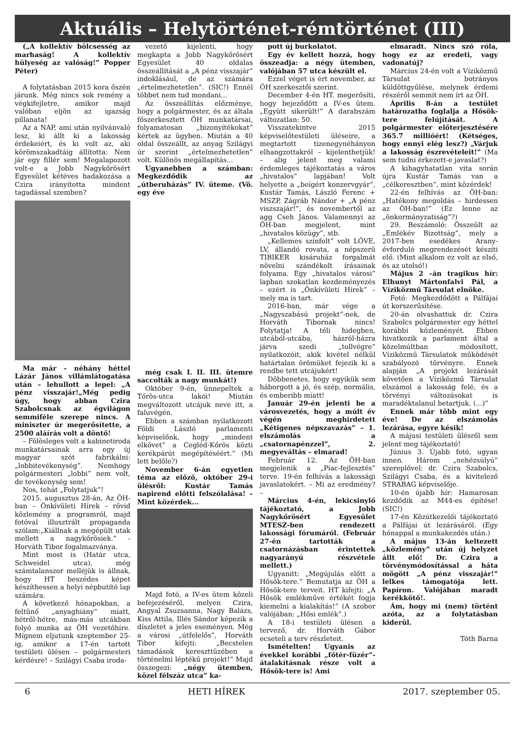Aktuális – Helytörténet-rémtörténet (III)
(„A kollektív bölcsesség az marhaság! A kollektív hülyeség az valóság!” Popper Péter)
A folytatásban 2015 kora őszén járunk. Még nincs sok remény a végkifejletre, amikor majd valóban eljön az igazság pillanata!
Az a NAP, ami után nyilvánvaló lesz, ki állt ki a lakosság érdekeiért, és ki volt az, aki körömszakadtáig állította: Nem jár egy fillér sem! Megalapozott volt-e a Jobb Nagykőrösért Egyesület kétéves hadakozása a Czira irányította mindent tagadással szemben?
Ma már – néhány héttel Lázár János villámlátogatása után – lehullott a lepel: „A pénz visszajár!„Még pedig úgy, hogy abban Czira Szabolcsnak az égvilágon semmiféle szerepe nincs. A miniszter úr megerősítette, a 2500 aláírás volt a döntő!
– Fölösleges volt a kabinetiroda munkatársainak arra egy új magyar szót fabrikálni: „lobbitevékenység”. Nemhogy polgármesteri „lobbi” nem volt, de tevékenység sem!
Nos, tehát „Folytatjuk”!
2015. augusztus 28-án, Az ÖH-ban – Önkívületi Hírek – rövid közlemény a programról, majd fotóval illusztrált propaganda szólam:„Kiállnak a megépült utak mellett a nagykőrösiek.” - Horváth Tibor fogalmazványa.
Mint most is (Határ utca, Schweidel utca), még számtalanszor melléjük is állnak, hogy HT beszédes képet készíthessen a helyi népbutító lap számára.
A következő hónapokban, a feltűnő „anyaghiány” miatt, hétről-hétre, más-más utcákban folyó munka az ÖH vezetőhíre. Mígnem eljutunk szeptember 25-ig, amikor a 17-én tartott testületi ülésen – polgármesteri kérdésre! – Szilágyi Csaba iroda-
vezető kijelenti, hogy megkapta a Jobb Nagykőrösért Egyesület 40 oldalas összeállítását a „A pénz visszajár” indoklásául, de az számára „értelmezhetetlen”. (SIC!) Ennél többet nem tud mondani...
Az összeállítás előzménye, hogy a polgármester, és az általa főszerkesztett ÖH munkatársai, folyamatosan „bizonyítékokat” kértek az ügyben. Miután a 40 oldal összeállt, az anyag Szilágyi úr szerint „értelmezhetetlen” volt. Különös megállapítás...
Ugyanebben a számban: Megkezdődik az „útberuházás” IV. üteme. (Vö. egy éve
még csak I. II. III. ütemre saccolták a nagy munkát!)
Október 9-én, ünnepeltek a Tőrös-utca lakói! Miután megváltozott utcájuk neve itt, a faluvégén.
Ebben a számban nyilatkozott Földi László parlamenti képviselőnk, hogy „mindent elkövet” a Cegléd-Kőrös közti kerékpárút megépítéséért.” (Mi lett belőle?)
November 6-án egyetlen téma az előző, október 29-i ülésről: Kustár Tamás napirend előtti felszólalása! – Mint közérdek...
Majd fotó, a IV-es ütem közeli befejezéséről, melyen Czira, Angyal Zsuzsanna, Nagy Balázs, Kiss Attila, Illés Sándor képezik a díszletet a jeles eseményen. Még a városi „útfelelős”, Horváth Tibor kifejti: „Becstelen támadások kereszttüzében a történelmi léptékű projekt!” Majd összegezi: „négy ütemben, közel félszáz utca” ka-
pott új burkolatot.
Egy év kellett hozzá, hogy összeadja: a négy ütemben, valójában 57 utca készült el.
Ezzel véget is ért november, az ÖH szerkesztői szerint.
December 4-én HT. megerősíti, hogy bejeződött a IV-es ütem. „Együtt sikerült!” A darabszám változatlan: 50.
Visszatekintve 2015 képviselőtestületi üléseire, a megtartott tizenegynéhányon elhangzottakról – kijelenthetjük! – alig jelent meg valami érdemleges tájékoztatás a város „hivatalos” lapjában! Volt helyette a „beígért konzervgyár”, Kustár Tamás, László Ferenc + MSZP, Zágráb Nándor + „A pénz viszszajár!”, és novembertől az agg Cseh János. Valamennyi az ÖH-ban megjelent, mint „hivatalos közügy”, stb.
„Kellemes színfolt” volt LŐVE, LV, állandó rovata, a népszerű TIBIKER kisáruház forgalmát növelni szándékolt írásainak folyama. Egy „hivatalos városi” lapban szokatlan kezdeményezés – ezért is „Önkívületi Hírek” – mely ma is tart.
2016-ban, már vége a „Nagyszabású projekt”-nek, de Horváth Tibornak nincs! Folytatja! A téli hidegben, utcából-utcába, házról-házra járva szedi „tollvégre” nyilatkozóit, akik kivétel nélkül határtalan örömüket fejezik ki a rendbe tett utcájukért!
Döbbenetes, hogy egyikük sem háborgott a jó, és szép, normális, és emberibb miatt!
Január 29-én jelenti be a városvezetés, hogy a múlt év végén meghirdetett „Kétigenes népszavazás” – 1. elszámolás a „csatornapénzzel”, 2. megyeváltás – elmarad!
Február 12. Az ÖH-ban megjelenik a „Piac-fejlesztés” terve. 19-én felhívás a lakossági javaslatokért. – Mi az eredmény? –
Március 4-én, lekicsinylő tájékoztató, a Jobb Nagykőrösért Egyesület MTESZ-ben rendezett lakossági fórumáról. (Február 27-én tartották a csatornázásban érintettek nagyarányú részvétele mellett.)
Ugyanitt: „Megújulás előtt a Hősök-tere.” Bemutatja az ÖH a Hősök-tere terveit. HT kifejti: „A Hősök emlékműve értékét fogja kiemelni a kialakítás!” (A szobor valójában: „Hősi emlék”.)
A 18-i testületi ülésen a tervező, dr. Horváth Gábor ecseteli a terv részleteit.
Ismételten! Ugyanis az évekkel korábbi „főtér-füzér”- átalakításnak része volt a Hősök-tere is! Ami
elmaradt. Nincs szó róla, hogy ez az eredeti, vagy vadonatúj?
Március 24-én volt a Víziközmű Társulat botrányos küldöttgyűlése, melynek érdemi részéről semmit nem írt az ÖH.
Április 8-án a testület határozatba foglalja a Hősök-tere felújítását. A polgármester előterjesztésére 365.7 millióért! (Kétséges, hogy ennyi elég lesz?) „Várjuk a lakosság észrevételeit!” (Ma sem tudni érkezett-e javaslat?)
A kihagyhatatlan vita során újra Kustár Tamás van a „célkeresztben”, mint közérdek!
22-én felhívás az ÖH-ban: „Hatékony megoldás – hirdessen az ÖH-ban!” (Ez lenne az „önkormányzatiság”?)
29. Beszámoló: Összeült az „Emlékév Bizottság”, mely a 2017-ben esedékes Arany-évforduló megrendezését készíti elő. (Mint alkalom ez volt az első, és az utolsó!)
Május 2 –án tragikus hír: Elhunyt Mártonfalvi Pál, a Víziközmű Társulat elnöke.
Fotó: Megkezdődött a Pálfájai út korszerűsítése.
20-án olvashattuk dr. Czira Szabolcs polgármester egy héttel korábbi közleményét. Ebben hivatkozik a parlament által a közelmúltban módosított, Víziközmű Társulatok működését szabályozó törvényre. Ennek alapján „A projekt lezárását követően a Víziközmű Társulat elszámol a lakosság felé, és a törvényi változásokat is maradéktalanul betartjuk. (...)”
Ennek már több mint egy éve! De az elszámolás lezárása, egyre késik!
A májusi testületi ülésről sem jelent meg tájékoztató!
Június 3. Újabb fotó, ugyan innen. Három „nehézsúlyú” szereplővel: dr. Czira Szabolcs, Szilágyi Csaba, és a kivitelező STRABAG képviselője.
10-én újabb hír: Hamarosan kezdődik az M44-es építése! (SIC!)
17-én Közútkezelői tájékoztató a Pálfájai út lezárásáról. (Egy hónappal a munkakezdés után.)
A május 13-án keltezett „közlemény” után új helyzet állt elő! Dr. Czira a törvénymódosítással a háta mögött „A pénz visszajár!” lelkes támogatója lett. Papíron. Valójában maradt kerékkötő!.
Ám, hogy mi (nem) történt azóta, az a folytatásban kiderül.
Tóth Barna
6 HETI HÍREK 2017. szeptember 05.